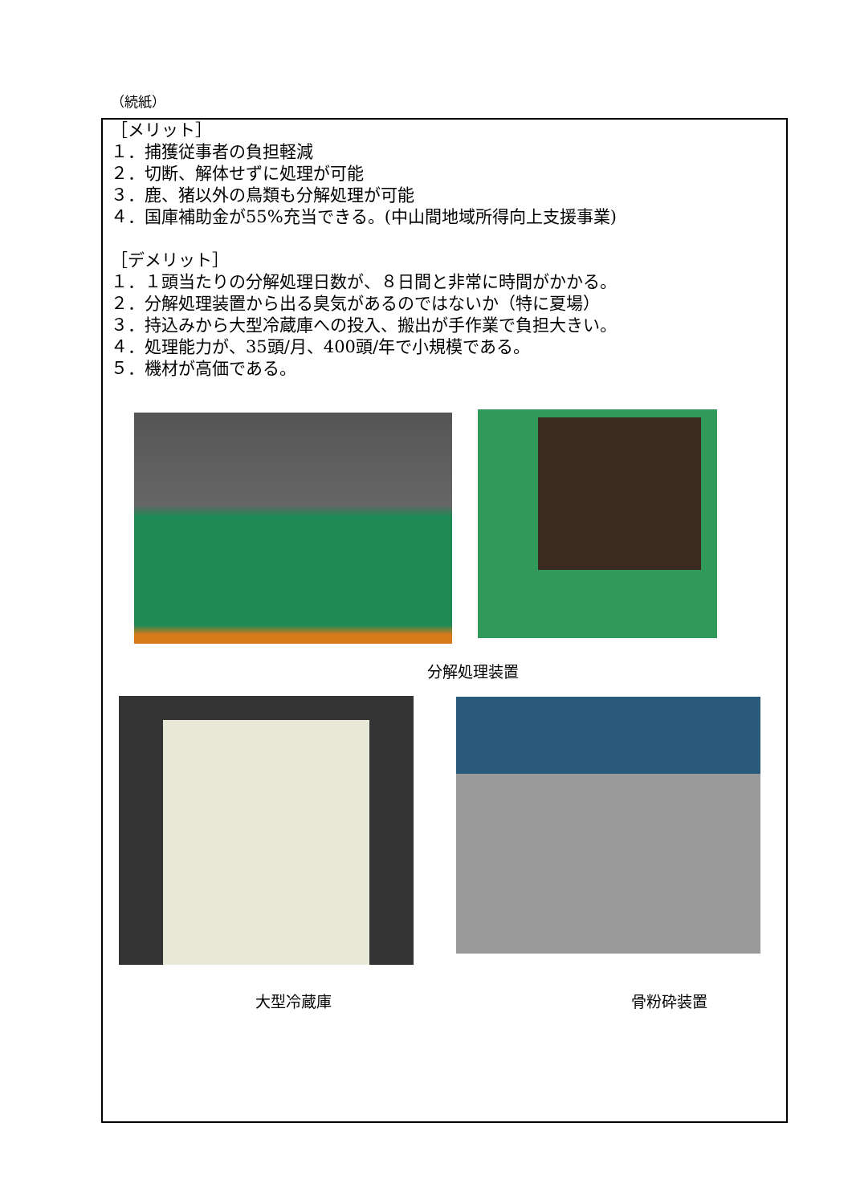（続紙）
［メリット］
１．捕獲従事者の負担軽減
２．切断、解体せずに処理が可能
３．鹿、猪以外の鳥類も分解処理が可能
４．国庫補助金が55%充当できる。(中山間地域所得向上支援事業)
［デメリット］
１．１頭当たりの分解処理日数が、８日間と非常に時間がかかる。
２．分解処理装置から出る臭気があるのではないか（特に夏場）
３．持込みから大型冷蔵庫への投入、搬出が手作業で負担大きい。
４．処理能力が、35頭/月、400頭/年で小規模である。
５．機材が高価である。
分解処理装置
大型冷蔵庫 骨粉砕装置